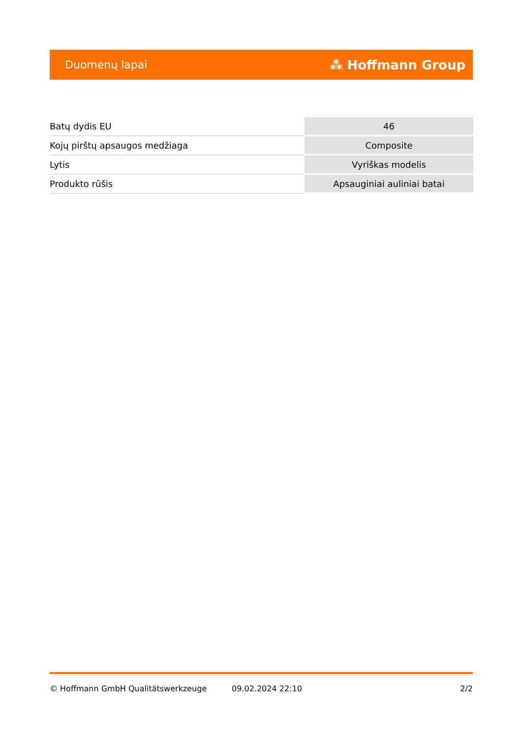Duomenų lapai ⁂ Hoffmann Group
| Batų dydis EU | 46 |
| Kojų pirštų apsaugos medžiaga | Composite |
| Lytis | Vyriškas modelis |
| Produkto rūšis | Apsauginiai auliniai batai |
© Hoffmann GmbH Qualitätswerkzeuge 09.02.2024 22:10 2/2